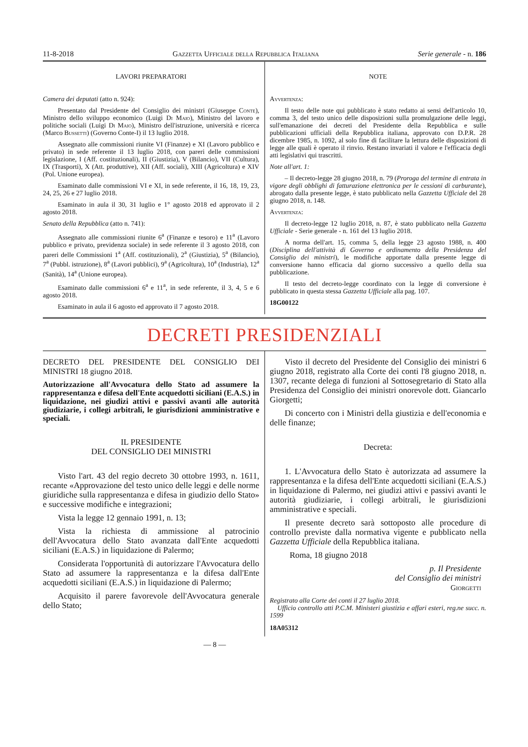11-8-2018 Gazzetta Ufficiale della Repubblica Italiana Serie generale - n. 186
LAVORI PREPARATORI
Camera dei deputati (atto n. 924):
Presentato dal Presidente del Consiglio dei ministri (Giuseppe Conte), Ministro dello sviluppo economico (Luigi Di Maio), Ministro del lavoro e politiche sociali (Luigi Di Maio), Ministro dell'istruzione, università e ricerca (Marco Bussetti) (Governo Conte-I) il 13 luglio 2018.
Assegnato alle commissioni riunite VI (Finanze) e XI (Lavoro pubblico e privato) in sede referente il 13 luglio 2018, con pareri delle commissioni legislazione, I (Aff. costituzionali), II (Giustizia), V (Bilancio), VII (Cultura), IX (Trasporti), X (Att. produttive), XII (Aff. sociali), XIII (Agricoltura) e XIV (Pol. Unione europea).
Esaminato dalle commissioni VI e XI, in sede referente, il 16, 18, 19, 23, 24, 25, 26 e 27 luglio 2018.
Esaminato in aula il 30, 31 luglio e 1° agosto 2018 ed approvato il 2 agosto 2018.
Senato della Repubblica (atto n. 741):
Assegnato alle commissioni riunite 6<sup>a</sup> (Finanze e tesoro) e 11<sup>a</sup> (Lavoro pubblico e privato, previdenza sociale) in sede referente il 3 agosto 2018, con pareri delle Commissioni 1<sup>a</sup> (Aff. costituzionali), 2<sup>a</sup> (Giustizia), 5<sup>a</sup> (Bilancio), 7<sup>a</sup> (Pubbl. istruzione), 8<sup>a</sup> (Lavori pubblici), 9<sup>a</sup> (Agricoltura), 10<sup>a</sup> (Industria), 12<sup>a</sup> (Sanità), 14<sup>a</sup> (Unione europea).
Esaminato dalle commissioni 6<sup>a</sup> e 11<sup>a</sup>, in sede referente, il 3, 4, 5 e 6 agosto 2018.
Esaminato in aula il 6 agosto ed approvato il 7 agosto 2018.
NOTE
Avvertenza:
Il testo delle note qui pubblicato è stato redatto ai sensi dell'articolo 10, comma 3, del testo unico delle disposizioni sulla promulgazione delle leggi, sull'emanazione dei decreti del Presidente della Repubblica e sulle pubblicazioni ufficiali della Repubblica italiana, approvato con D.P.R. 28 dicembre 1985, n. 1092, al solo fine di facilitare la lettura delle disposizioni di legge alle quali è operato il rinvio. Restano invariati il valore e l'efficacia degli atti legislativi qui trascritti.
Note all'art. 1:
– Il decreto-legge 28 giugno 2018, n. 79 (Proroga del termine di entrata in vigore degli obblighi di fatturazione elettronica per le cessioni di carburante), abrogato dalla presente legge, è stato pubblicato nella Gazzetta Ufficiale del 28 giugno 2018, n. 148.
Avvertenza:
Il decreto-legge 12 luglio 2018, n. 87, è stato pubblicato nella Gazzetta Ufficiale - Serie generale - n. 161 del 13 luglio 2018.
A norma dell'art. 15, comma 5, della legge 23 agosto 1988, n. 400 (Disciplina dell'attività di Governo e ordinamento della Presidenza del Consiglio dei ministri), le modifiche apportate dalla presente legge di conversione hanno efficacia dal giorno successivo a quello della sua pubblicazione.
Il testo del decreto-legge coordinato con la legge di conversione è pubblicato in questa stessa Gazzetta Ufficiale alla pag. 107.
18G00122
DECRETI PRESIDENZIALI
DECRETO DEL PRESIDENTE DEL CONSIGLIO DEI MINISTRI 18 giugno 2018.
Autorizzazione all'Avvocatura dello Stato ad assumere la rappresentanza e difesa dell'Ente acquedotti siciliani (E.A.S.) in liquidazione, nei giudizi attivi e passivi avanti alle autorità giudiziarie, i collegi arbitrali, le giurisdizioni amministrative e speciali.
IL PRESIDENTE
DEL CONSIGLIO DEI MINISTRI
Visto l'art. 43 del regio decreto 30 ottobre 1993, n. 1611, recante «Approvazione del testo unico delle leggi e delle norme giuridiche sulla rappresentanza e difesa in giudizio dello Stato» e successive modifiche e integrazioni;
Vista la legge 12 gennaio 1991, n. 13;
Vista la richiesta di ammissione al patrocinio dell'Avvocatura dello Stato avanzata dall'Ente acquedotti siciliani (E.A.S.) in liquidazione di Palermo;
Considerata l'opportunità di autorizzare l'Avvocatura dello Stato ad assumere la rappresentanza e la difesa dall'Ente acquedotti siciliani (E.A.S.) in liquidazione di Palermo;
Acquisito il parere favorevole dell'Avvocatura generale dello Stato;
Visto il decreto del Presidente del Consiglio dei ministri 6 giugno 2018, registrato alla Corte dei conti l'8 giugno 2018, n. 1307, recante delega di funzioni al Sottosegretario di Stato alla Presidenza del Consiglio dei ministri onorevole dott. Giancarlo Giorgetti;
Di concerto con i Ministri della giustizia e dell'economia e delle finanze;
Decreta:
1. L'Avvocatura dello Stato è autorizzata ad assumere la rappresentanza e la difesa dell'Ente acquedotti siciliani (E.A.S.) in liquidazione di Palermo, nei giudizi attivi e passivi avanti le autorità giudiziarie, i collegi arbitrali, le giurisdizioni amministrative e speciali.
Il presente decreto sarà sottoposto alle procedure di controllo previste dalla normativa vigente e pubblicato nella Gazzetta Ufficiale della Repubblica italiana.
Roma, 18 giugno 2018
p. Il Presidente
del Consiglio dei ministri
Giorgetti
Registrato alla Corte dei conti il 27 luglio 2018.
Ufficio controllo atti P.C.M. Ministeri giustizia e affari esteri, reg.ne succ. n. 1599
18A05312
— 8 —